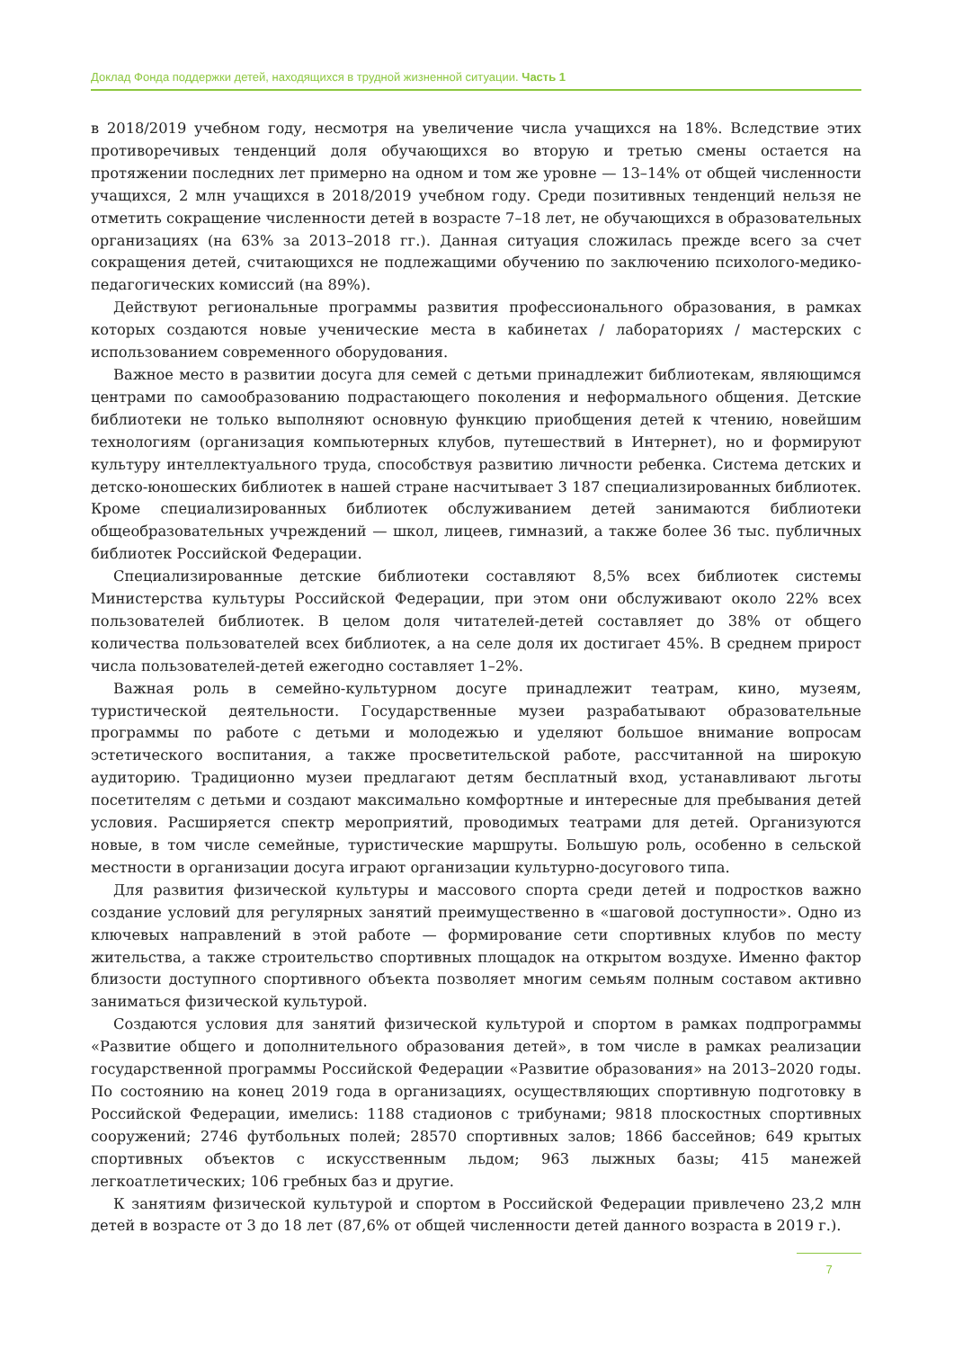Доклад Фонда поддержки детей, находящихся в трудной жизненной ситуации. Часть 1
в 2018/2019 учебном году, несмотря на увеличение числа учащихся на 18%. Вследствие этих противоречивых тенденций доля обучающихся во вторую и третью смены остается на протяжении последних лет примерно на одном и том же уровне — 13–14% от общей численности учащихся, 2 млн учащихся в 2018/2019 учебном году. Среди позитивных тенденций нельзя не отметить сокращение численности детей в возрасте 7–18 лет, не обучающихся в образовательных организациях (на 63% за 2013–2018 гг.). Данная ситуация сложилась прежде всего за счет сокращения детей, считающихся не подлежащими обучению по заключению психолого-медико-педагогических комиссий (на 89%).
Действуют региональные программы развития профессионального образования, в рамках которых создаются новые ученические места в кабинетах / лабораториях / мастерских с использованием современного оборудования.
Важное место в развитии досуга для семей с детьми принадлежит библиотекам, являющимся центрами по самообразованию подрастающего поколения и неформального общения. Детские библиотеки не только выполняют основную функцию приобщения детей к чтению, новейшим технологиям (организация компьютерных клубов, путешествий в Интернет), но и формируют культуру интеллектуального труда, способствуя развитию личности ребенка. Система детских и детско-юношеских библиотек в нашей стране насчитывает 3 187 специализированных библиотек. Кроме специализированных библиотек обслуживанием детей занимаются библиотеки общеобразовательных учреждений — школ, лицеев, гимназий, а также более 36 тыс. публичных библиотек Российской Федерации.
Специализированные детские библиотеки составляют 8,5% всех библиотек системы Министерства культуры Российской Федерации, при этом они обслуживают около 22% всех пользователей библиотек. В целом доля читателей-детей составляет до 38% от общего количества пользователей всех библиотек, а на селе доля их достигает 45%. В среднем прирост числа пользователей-детей ежегодно составляет 1–2%.
Важная роль в семейно-культурном досуге принадлежит театрам, кино, музеям, туристической деятельности. Государственные музеи разрабатывают образовательные программы по работе с детьми и молодежью и уделяют большое внимание вопросам эстетического воспитания, а также просветительской работе, рассчитанной на широкую аудиторию. Традиционно музеи предлагают детям бесплатный вход, устанавливают льготы посетителям с детьми и создают максимально комфортные и интересные для пребывания детей условия. Расширяется спектр мероприятий, проводимых театрами для детей. Организуются новые, в том числе семейные, туристические маршруты. Большую роль, особенно в сельской местности в организации досуга играют организации культурно-досугового типа.
Для развития физической культуры и массового спорта среди детей и подростков важно создание условий для регулярных занятий преимущественно в «шаговой доступности». Одно из ключевых направлений в этой работе — формирование сети спортивных клубов по месту жительства, а также строительство спортивных площадок на открытом воздухе. Именно фактор близости доступного спортивного объекта позволяет многим семьям полным составом активно заниматься физической культурой.
Создаются условия для занятий физической культурой и спортом в рамках подпрограммы «Развитие общего и дополнительного образования детей», в том числе в рамках реализации государственной программы Российской Федерации «Развитие образования» на 2013–2020 годы. По состоянию на конец 2019 года в организациях, осуществляющих спортивную подготовку в Российской Федерации, имелись: 1188 стадионов с трибунами; 9818 плоскостных спортивных сооружений; 2746 футбольных полей; 28570 спортивных залов; 1866 бассейнов; 649 крытых спортивных объектов с искусственным льдом; 963 лыжных базы; 415 манежей легкоатлетических; 106 гребных баз и другие.
К занятиям физической культурой и спортом в Российской Федерации привлечено 23,2 млн детей в возрасте от 3 до 18 лет (87,6% от общей численности детей данного возраста в 2019 г.).
7